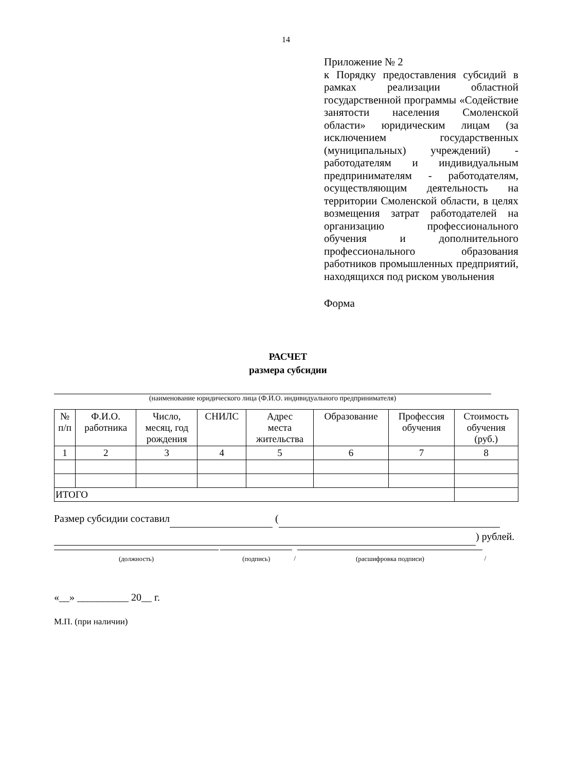14
Приложение № 2
к Порядку предоставления субсидий в рамках реализации областной государственной программы «Содействие занятости населения Смоленской области» юридическим лицам (за исключением государственных (муниципальных) учреждений) - работодателям и индивидуальным предпринимателям - работодателям, осуществляющим деятельность на территории Смоленской области, в целях возмещения затрат работодателей на организацию профессионального обучения и дополнительного профессионального образования работников промышленных предприятий, находящихся под риском увольнения
Форма
РАСЧЕТ
размера субсидии
(наименование юридического лица (Ф.И.О. индивидуального предпринимателя)
| № п/п | Ф.И.О. работника | Число, месяц, год рождения | СНИЛС | Адрес места жительства | Образование | Профессия обучения | Стоимость обучения (руб.) |
| --- | --- | --- | --- | --- | --- | --- | --- |
| 1 | 2 | 3 | 4 | 5 | 6 | 7 | 8 |
| ИТОГО | | | | | | | |
Размер субсидии составил (
) рублей.
(должность) (подпись)
/
(расшифровка подписи)
/
«__» __________ 20__ г.
М.П. (при наличии)